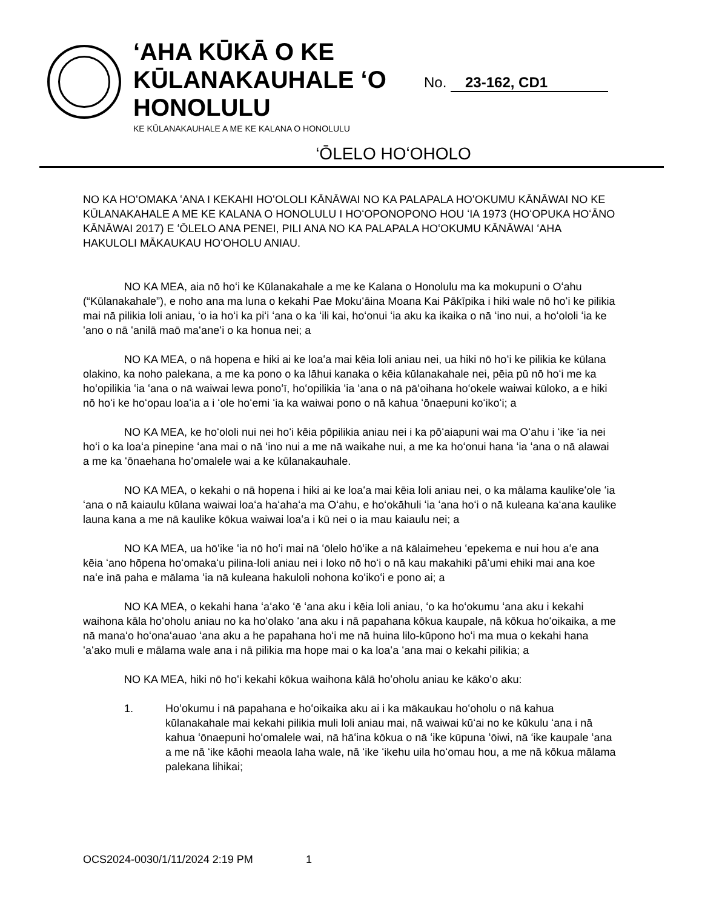‘AHA KŪKĀ O KE KŪLANAKAUHALE ‘O HONOLULU
KE KŪLANAKAUHALE A ME KE KALANA O HONOLULU
No. 23-162, CD1
‘ŌLELO HOʻOHOLO
NO KA HOʻOMAKA ʻANA I KEKAHI HOʻOLOLI KĀNĀWAI NO KA PALAPALA HOʻOKUMU KĀNĀWAI NO KE KŪLANAKAHALE A ME KE KALANA O HONOLULU I HOʻOPONOPONO HOU ʻIA 1973 (HOʻOPUKA HOʻĀNO KĀNĀWAI 2017) E ʻŌLELO ANA PENEI, PILI ANA NO KA PALAPALA HOʻOKUMU KĀNĀWAI ʻAHA HAKULOLI MĀKAUKAU HOʻOHOLU ANIAU.
NO KA MEA, aia nō hoʻi ke Kūlanakahale a me ke Kalana o Honolulu ma ka mokupuni o Oʻahu (“Kūlanakahale”), e noho ana ma luna o kekahi Pae Mokuʻāina Moana Kai Pākīpika i hiki wale nō hoʻi ke pilikia mai nā pilikia loli aniau, ʻo ia hoʻi ka piʻi ʻana o ka ʻili kai, hoʻonui ʻia aku ka ikaika o nā ʻino nui, a hoʻololi ʻia ke ʻano o nā ʻanilā maō maʻaneʻi o ka honua nei; a
NO KA MEA, o nā hopena e hiki ai ke loaʻa mai kēia loli aniau nei, ua hiki nō hoʻi ke pilikia ke kūlana olakino, ka noho palekana, a me ka pono o ka lāhui kanaka o kēia kūlanakahale nei, pēia pū nō hoʻi me ka hoʻopilikia ʻia ʻana o nā waiwai lewa ponoʻī, hoʻopilikia ʻia ʻana o nā pāʻoihana hoʻokele waiwai kūloko, a e hiki nō hoʻi ke hoʻopau loaʻia a i ʻole hoʻemi ʻia ka waiwai pono o nā kahua ʻōnaepuni koʻikoʻi; a
NO KA MEA, ke hoʻololi nui nei hoʻi kēia pōpilikia aniau nei i ka pōʻaiapuni wai ma Oʻahu i ʻike ʻia nei hoʻi o ka loaʻa pinepine ʻana mai o nā ʻino nui a me nā waikahe nui, a me ka hoʻonui hana ʻia ʻana o nā alawai a me ka ʻōnaehana hoʻomalele wai a ke kūlanakauhale.
NO KA MEA, o kekahi o nā hopena i hiki ai ke loaʻa mai kēia loli aniau nei, o ka mālama kaulikeʻole ʻia ʻana o nā kaiaulu kūlana waiwai loaʻa haʻahaʻa ma Oʻahu, e hoʻokāhuli ʻia ʻana hoʻi o nā kuleana kaʻana kaulike launa kana a me nā kaulike kōkua waiwai loaʻa i kū nei o ia mau kaiaulu nei; a
NO KA MEA, ua hōʻike ʻia nō hoʻi mai nā ʻōlelo hōʻike a nā kālaimeheu ʻepekema e nui hou aʻe ana kēia ʻano hōpena hoʻomakaʻu pilina-loli aniau nei i loko nō hoʻi o nā kau makahiki pāʻumi ehiki mai ana koe naʻe inā paha e mālama ʻia nā kuleana hakuloli nohona koʻikoʻi e pono ai; a
NO KA MEA, o kekahi hana ʻaʻako ʻē ʻana aku i kēia loli aniau, ʻo ka hoʻokumu ʻana aku i kekahi waihona kāla hoʻoholu aniau no ka hoʻolako ʻana aku i nā papahana kōkua kaupale, nā kōkua hoʻoikaika, a me nā manaʻo hoʻonaʻauao ʻana aku a he papahana hoʻi me nā huina lilo-kūpono hoʻi ma mua o kekahi hana ʻaʻako muli e mālama wale ana i nā pilikia ma hope mai o ka loaʻa ʻana mai o kekahi pilikia; a
NO KA MEA, hiki nō hoʻi kekahi kōkua waihona kālā hoʻoholu aniau ke kākoʻo aku:
1. Hoʻokumu i nā papahana e hoʻoikaika aku ai i ka mākaukau hoʻoholu o nā kahua kūlanakahale mai kekahi pilikia muli loli aniau mai, nā waiwai kūʻai no ke kūkulu ʻana i nā kahua ʻōnaepuni hoʻomalele wai, nā hāʻina kōkua o nā ʻike kūpuna ʻōiwi, nā ʻike kaupale ʻana a me nā ʻike kāohi meaola laha wale, nā ʻike ʻikehu uila hoʻomau hou, a me nā kōkua mālama palekana lihikai;
OCS2024-0030/1/11/2024 2:19 PM 1